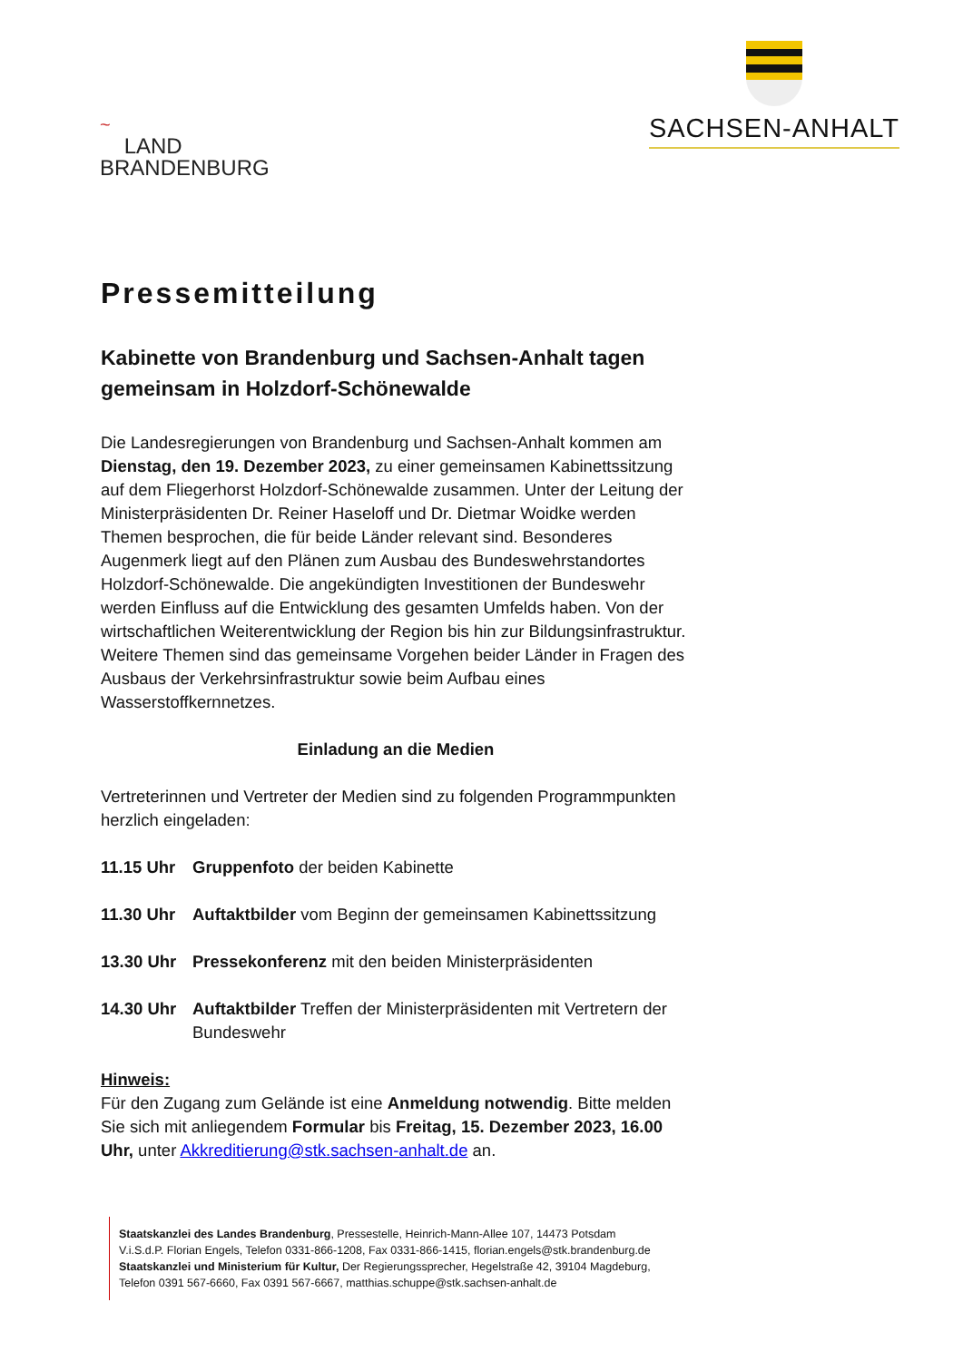~
LAND
BRANDENBURG
SACHSEN-ANHALT
Pressemitteilung
Kabinette von Brandenburg und Sachsen-Anhalt tagen gemeinsam in Holzdorf-Schönewalde
Die Landesregierungen von Brandenburg und Sachsen-Anhalt kommen am Dienstag, den 19. Dezember 2023, zu einer gemeinsamen Kabinettssitzung auf dem Fliegerhorst Holzdorf-Schönewalde zusammen. Unter der Leitung der Ministerpräsidenten Dr. Reiner Haseloff und Dr. Dietmar Woidke werden Themen besprochen, die für beide Länder relevant sind. Besonderes Augenmerk liegt auf den Plänen zum Ausbau des Bundeswehrstandortes Holzdorf-Schönewalde. Die angekündigten Investitionen der Bundeswehr werden Einfluss auf die Entwicklung des gesamten Umfelds haben. Von der wirtschaftlichen Weiterentwicklung der Region bis hin zur Bildungsinfrastruktur. Weitere Themen sind das gemeinsame Vorgehen beider Länder in Fragen des Ausbaus der Verkehrsinfrastruktur sowie beim Aufbau eines Wasserstoffkernnetzes.
Einladung an die Medien
Vertreterinnen und Vertreter der Medien sind zu folgenden Programmpunkten herzlich eingeladen:
11.15 Uhr Gruppenfoto der beiden Kabinette
11.30 Uhr Auftaktbilder vom Beginn der gemeinsamen Kabinettssitzung
13.30 Uhr Pressekonferenz mit den beiden Ministerpräsidenten
14.30 Uhr Auftaktbilder Treffen der Ministerpräsidenten mit Vertretern der Bundeswehr
Hinweis:
Für den Zugang zum Gelände ist eine Anmeldung notwendig. Bitte melden Sie sich mit anliegendem Formular bis Freitag, 15. Dezember 2023, 16.00 Uhr, unter Akkreditierung@stk.sachsen-anhalt.de an.
Staatskanzlei des Landes Brandenburg, Pressestelle, Heinrich-Mann-Allee 107, 14473 Potsdam
V.i.S.d.P. Florian Engels, Telefon 0331-866-1208, Fax 0331-866-1415, florian.engels@stk.brandenburg.de
Staatskanzlei und Ministerium für Kultur, Der Regierungssprecher, Hegelstraße 42, 39104 Magdeburg,
Telefon 0391 567-6660, Fax 0391 567-6667, matthias.schuppe@stk.sachsen-anhalt.de